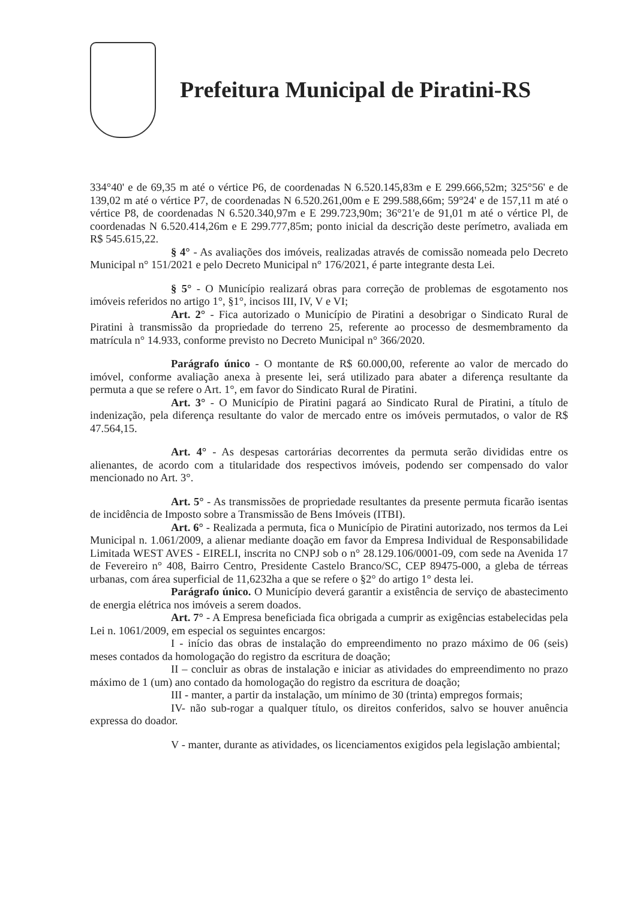Prefeitura Municipal de Piratini-RS
334°40' e de 69,35 m até o vértice P6, de coordenadas N 6.520.145,83m e E 299.666,52m; 325°56' e de 139,02 m até o vértice P7, de coordenadas N 6.520.261,00m e E 299.588,66m; 59°24' e de 157,11 m até o vértice P8, de coordenadas N 6.520.340,97m e E 299.723,90m; 36°21'e de 91,01 m até o vértice Pl, de coordenadas N 6.520.414,26m e E 299.777,85m; ponto inicial da descrição deste perímetro, avaliada em R$ 545.615,22.
§ 4° - As avaliações dos imóveis, realizadas através de comissão nomeada pelo Decreto Municipal n° 151/2021 e pelo Decreto Municipal n° 176/2021, é parte integrante desta Lei.
§ 5° - O Município realizará obras para correção de problemas de esgotamento nos imóveis referidos no artigo 1°, §1°, incisos III, IV, V e VI;
Art. 2° - Fica autorizado o Município de Piratini a desobrigar o Sindicato Rural de Piratini à transmissão da propriedade do terreno 25, referente ao processo de desmembramento da matrícula n° 14.933, conforme previsto no Decreto Municipal n° 366/2020.
Parágrafo único - O montante de R$ 60.000,00, referente ao valor de mercado do imóvel, conforme avaliação anexa à presente lei, será utilizado para abater a diferença resultante da permuta a que se refere o Art. 1°, em favor do Sindicato Rural de Piratini.
Art. 3° - O Município de Piratini pagará ao Sindicato Rural de Piratini, a título de indenização, pela diferença resultante do valor de mercado entre os imóveis permutados, o valor de R$ 47.564,15.
Art. 4° - As despesas cartorárias decorrentes da permuta serão divididas entre os alienantes, de acordo com a titularidade dos respectivos imóveis, podendo ser compensado do valor mencionado no Art. 3°.
Art. 5° - As transmissões de propriedade resultantes da presente permuta ficarão isentas de incidência de Imposto sobre a Transmissão de Bens Imóveis (ITBI).
Art. 6° - Realizada a permuta, fica o Município de Piratini autorizado, nos termos da Lei Municipal n. 1.061/2009, a alienar mediante doação em favor da Empresa Individual de Responsabilidade Limitada WEST AVES - EIRELI, inscrita no CNPJ sob o n° 28.129.106/0001-09, com sede na Avenida 17 de Fevereiro n° 408, Bairro Centro, Presidente Castelo Branco/SC, CEP 89475-000, a gleba de térreas urbanas, com área superficial de 11,6232ha a que se refere o §2° do artigo 1° desta lei.
Parágrafo único. O Município deverá garantir a existência de serviço de abastecimento de energia elétrica nos imóveis a serem doados.
Art. 7° - A Empresa beneficiada fica obrigada a cumprir as exigências estabelecidas pela Lei n. 1061/2009, em especial os seguintes encargos:
I - início das obras de instalação do empreendimento no prazo máximo de 06 (seis) meses contados da homologação do registro da escritura de doação;
II – concluir as obras de instalação e iniciar as atividades do empreendimento no prazo máximo de 1 (um) ano contado da homologação do registro da escritura de doação;
III - manter, a partir da instalação, um mínimo de 30 (trinta) empregos formais;
IV- não sub-rogar a qualquer título, os direitos conferidos, salvo se houver anuência expressa do doador.
V - manter, durante as atividades, os licenciamentos exigidos pela legislação ambiental;